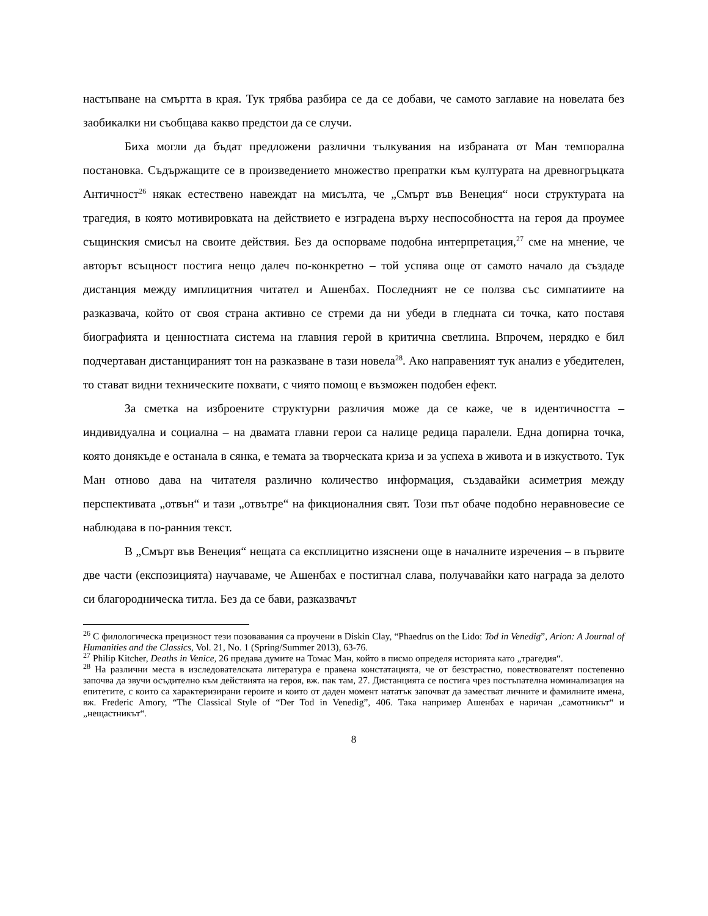настъпване на смъртта в края. Тук трябва разбира се да се добави, че самото заглавие на новелата без заобикалки ни съобщава какво предстои да се случи.
Биха могли да бъдат предложени различни тълкувания на избраната от Ман темпорална постановка. Съдържащите се в произведението множество препратки към културата на древногръцката Античност<sup>26</sup> някак естествено навеждат на мисълта, че „Смърт във Венеция“ носи структурата на трагедия, в която мотивировката на действието е изградена върху неспособността на героя да проумее същинския смисъл на своите действия. Без да оспорваме подобна интерпретация,<sup>27</sup> сме на мнение, че авторът всъщност постига нещо далеч по-конкретно – той успява още от самото начало да създаде дистанция между имплицитния читател и Ашенбах. Последният не се ползва със симпатиите на разказвача, който от своя страна активно се стреми да ни убеди в гледната си точка, като поставя биографията и ценностната система на главния герой в критична светлина. Впрочем, нерядко е бил подчертаван дистанцираният тон на разказване в тази новела<sup>28</sup>. Ако направеният тук анализ е убедителен, то стават видни техническите похвати, с чиято помощ е възможен подобен ефект.
За сметка на изброените структурни различия може да се каже, че в идентичността – индивидуална и социална – на двамата главни герои са налице редица паралели. Една допирна точка, която донякъде е останала в сянка, е темата за творческата криза и за успеха в живота и в изкуството. Тук Ман отново дава на читателя различно количество информация, създавайки асиметрия между перспективата „отвън“ и тази „отвътре“ на фикционалния свят. Този път обаче подобно неравновесие се наблюдава в по-ранния текст.
В „Смърт във Венеция“ нещата са експлицитно изяснени още в началните изречения – в първите две части (експозицията) научаваме, че Ашенбах е постигнал слава, получавайки като награда за делото си благородническа титла. Без да се бави, разказвачът
<sup>26</sup> С филологическа прецизност тези позовавания са проучени в Diskin Clay, “Phaedrus on the Lido: Tod in Venedig”, Arion: A Journal of Humanities and the Classics, Vol. 21, No. 1 (Spring/Summer 2013), 63-76.
<sup>27</sup> Philip Kitcher, Deaths in Venice, 26 предава думите на Томас Ман, който в писмо определя историята като „трагедия“.
<sup>28</sup> На различни места в изследователската литература е правена констатацията, че от безстрастно, повествователят постепенно започва да звучи осъдително към действията на героя, вж. пак там, 27. Дистанцията се постига чрез постъпателна номинализация на епитетите, с които са характеризирани героите и които от даден момент нататък започват да заместват личните и фамилните имена, вж. Frederic Amory, “The Classical Style of “Der Tod in Venedig”, 406. Така например Ашенбах е наричан „самотникът“ и „нещастникът“.
8